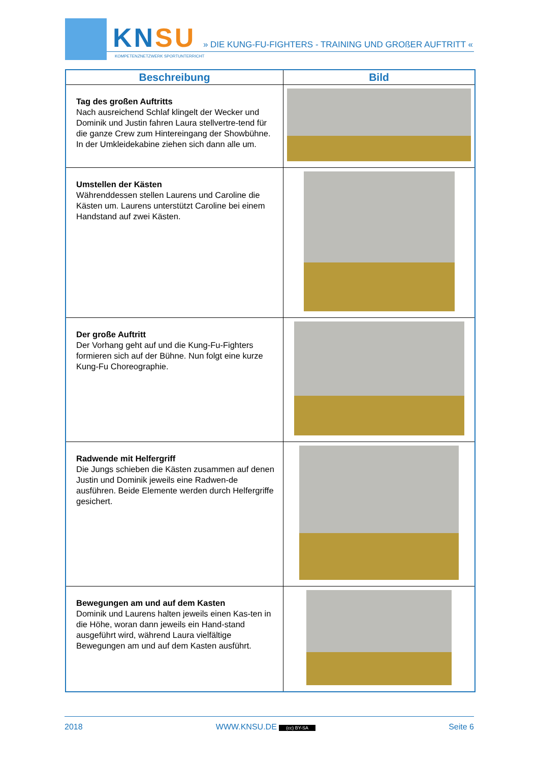KNSU
KOMPETENZNETZWERK SPORTUNTERRICHT
» DIE KUNG-FU-FIGHTERS - TRAINING UND GROßER AUFTRITT «
| Beschreibung | Bild |
| --- | --- |
| Tag des großen Auftritts Nach ausreichend Schlaf klingelt der Wecker und Dominik und Justin fahren Laura stellvertre-tend für die ganze Crew zum Hintereingang der Showbühne. In der Umkleidekabine ziehen sich dann alle um. | |
| Umstellen der Kästen Währenddessen stellen Laurens und Caroline die Kästen um. Laurens unterstützt Caroline bei einem Handstand auf zwei Kästen. | |
| Der große Auftritt Der Vorhang geht auf und die Kung-Fu-Fighters formieren sich auf der Bühne. Nun folgt eine kurze Kung-Fu Choreographie. | |
| Radwende mit Helfergriff Die Jungs schieben die Kästen zusammen auf denen Justin und Dominik jeweils eine Radwen-de ausführen. Beide Elemente werden durch Helfergriffe gesichert. | |
| Bewegungen am und auf dem Kasten Dominik und Laurens halten jeweils einen Kas-ten in die Höhe, woran dann jeweils ein Hand-stand ausgeführt wird, während Laura vielfältige Bewegungen am und auf dem Kasten ausführt. | |
2018 WWW.KNSU.DE (cc) BY-SA Seite 6